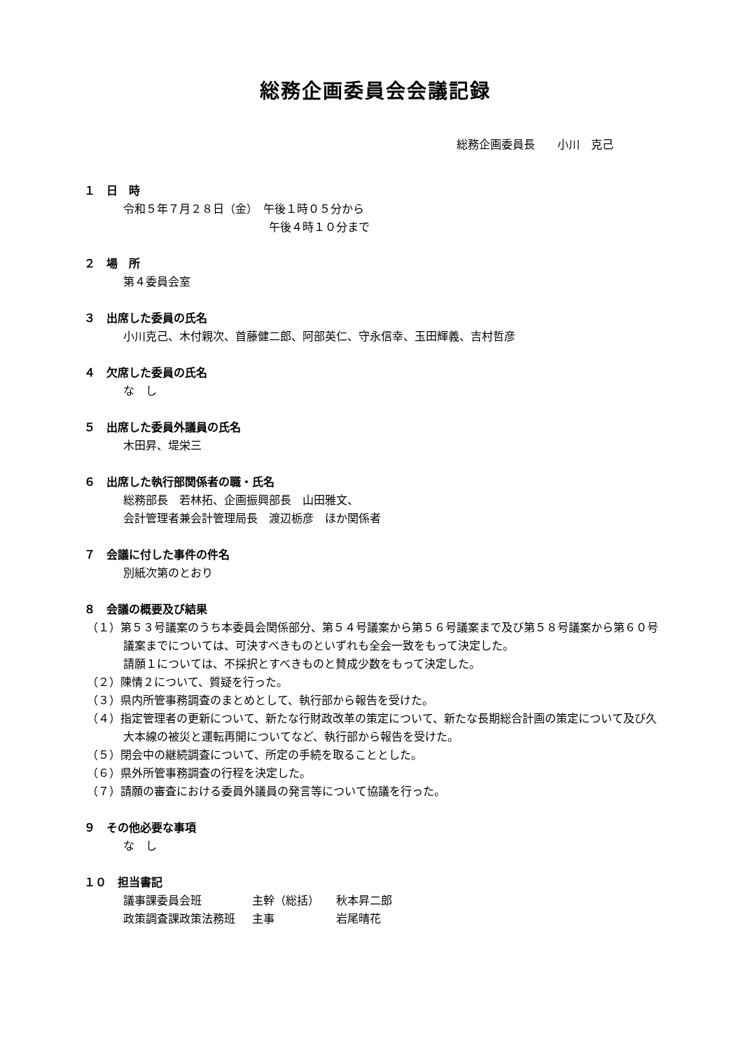総務企画委員会会議記録
総務企画委員長　　小川　克己
１　日　時
令和５年７月２８日（金）　午後１時０５分から
　　　　　　　　　　　　　午後４時１０分まで
２　場　所
第４委員会室
３　出席した委員の氏名
小川克己、木付親次、首藤健二郎、阿部英仁、守永信幸、玉田輝義、吉村哲彦
４　欠席した委員の氏名
な　し
５　出席した委員外議員の氏名
木田昇、堤栄三
６　出席した執行部関係者の職・氏名
総務部長　若林拓、企画振興部長　山田雅文、
会計管理者兼会計管理局長　渡辺栃彦　ほか関係者
７　会議に付した事件の件名
別紙次第のとおり
８　会議の概要及び結果
（１）第５３号議案のうち本委員会関係部分、第５４号議案から第５６号議案まで及び第５８号議案から第６０号議案までについては、可決すべきものといずれも全会一致をもって決定した。
請願１については、不採択とすべきものと賛成少数をもって決定した。
（２）陳情２について、質疑を行った。
（３）県内所管事務調査のまとめとして、執行部から報告を受けた。
（４）指定管理者の更新について、新たな行財政改革の策定について、新たな長期総合計画の策定について及び久大本線の被災と運転再開についてなど、執行部から報告を受けた。
（５）閉会中の継続調査について、所定の手続を取ることとした。
（６）県外所管事務調査の行程を決定した。
（７）請願の審査における委員外議員の発言等について協議を行った。
９　その他必要な事項
な　し
１０　担当書記
| 議事課委員会班 | 主幹（総括） | 秋本昇二郎 |
| 政策調査課政策法務班 | 主事 | 岩尾晴花 |